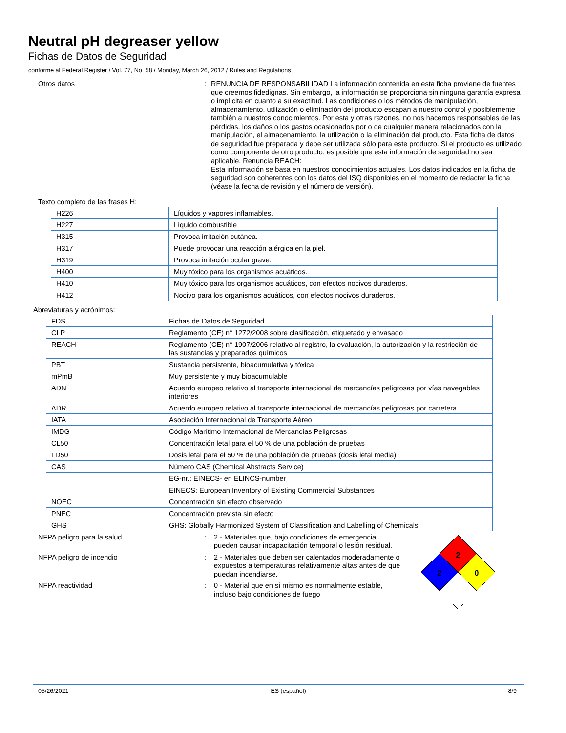Neutral pH degreaser yellow
Fichas de Datos de Seguridad
conforme al Federal Register / Vol. 77, No. 58 / Monday, March 26, 2012 / Rules and Regulations
Otros datos :
RENUNCIA DE RESPONSABILIDAD La información contenida en esta ficha proviene de fuentes que creemos fidedignas. Sin embargo, la información se proporciona sin ninguna garantía expresa o implícita en cuanto a su exactitud. Las condiciones o los métodos de manipulación, almacenamiento, utilización o eliminación del producto escapan a nuestro control y posiblemente también a nuestros conocimientos. Por esta y otras razones, no nos hacemos responsables de las pérdidas, los daños o los gastos ocasionados por o de cualquier manera relacionados con la manipulación, el almacenamiento, la utilización o la eliminación del producto. Esta ficha de datos de seguridad fue preparada y debe ser utilizada sólo para este producto. Si el producto es utilizado como componente de otro producto, es posible que esta información de seguridad no sea aplicable. Renuncia REACH:
Esta información se basa en nuestros conocimientos actuales. Los datos indicados en la ficha de seguridad son coherentes con los datos del ISQ disponibles en el momento de redactar la ficha (véase la fecha de revisión y el número de versión).
Texto completo de las frases H:
| H226 | Líquidos y vapores inflamables. |
| H227 | Líquido combustible |
| H315 | Provoca irritación cutánea. |
| H317 | Puede provocar una reacción alérgica en la piel. |
| H319 | Provoca irritación ocular grave. |
| H400 | Muy tóxico para los organismos acuáticos. |
| H410 | Muy tóxico para los organismos acuáticos, con efectos nocivos duraderos. |
| H412 | Nocivo para los organismos acuáticos, con efectos nocivos duraderos. |
Abreviaturas y acrónimos:
| FDS | Fichas de Datos de Seguridad |
| CLP | Reglamento (CE) n° 1272/2008 sobre clasificación, etiquetado y envasado |
| REACH | Reglamento (CE) n° 1907/2006 relativo al registro, la evaluación, la autorización y la restricción de las sustancias y preparados químicos |
| PBT | Sustancia persistente, bioacumulativa y tóxica |
| mPmB | Muy persistente y muy bioacumulable |
| ADN | Acuerdo europeo relativo al transporte internacional de mercancías peligrosas por vías navegables interiores |
| ADR | Acuerdo europeo relativo al transporte internacional de mercancías peligrosas por carretera |
| IATA | Asociación Internacional de Transporte Aéreo |
| IMDG | Código Marítimo Internacional de Mercancías Peligrosas |
| CL50 | Concentración letal para el 50 % de una población de pruebas |
| LD50 | Dosis letal para el 50 % de una población de pruebas (dosis letal media) |
| CAS | Número CAS (Chemical Abstracts Service) |
| | EG-nr.: EINECS- en ELINCS-number |
| | EINECS: European Inventory of Existing Commercial Substances |
| NOEC | Concentración sin efecto observado |
| PNEC | Concentración prevista sin efecto |
| GHS | GHS: Globally Harmonized System of Classification and Labelling of Chemicals |
NFPA peligro para la salud : 2 - Materiales que, bajo condiciones de emergencia,
pueden causar incapacitación temporal o lesión residual.
NFPA peligro de incendio : 2 - Materiales que deben ser calentados moderadamente o expuestos a temperaturas relativamente altas antes de que puedan incendiarse.
NFPA reactividad : 0 - Material que en sí mismo es normalmente estable,
incluso bajo condiciones de fuego
2
2
0
05/26/2021 ES (español) 8/9